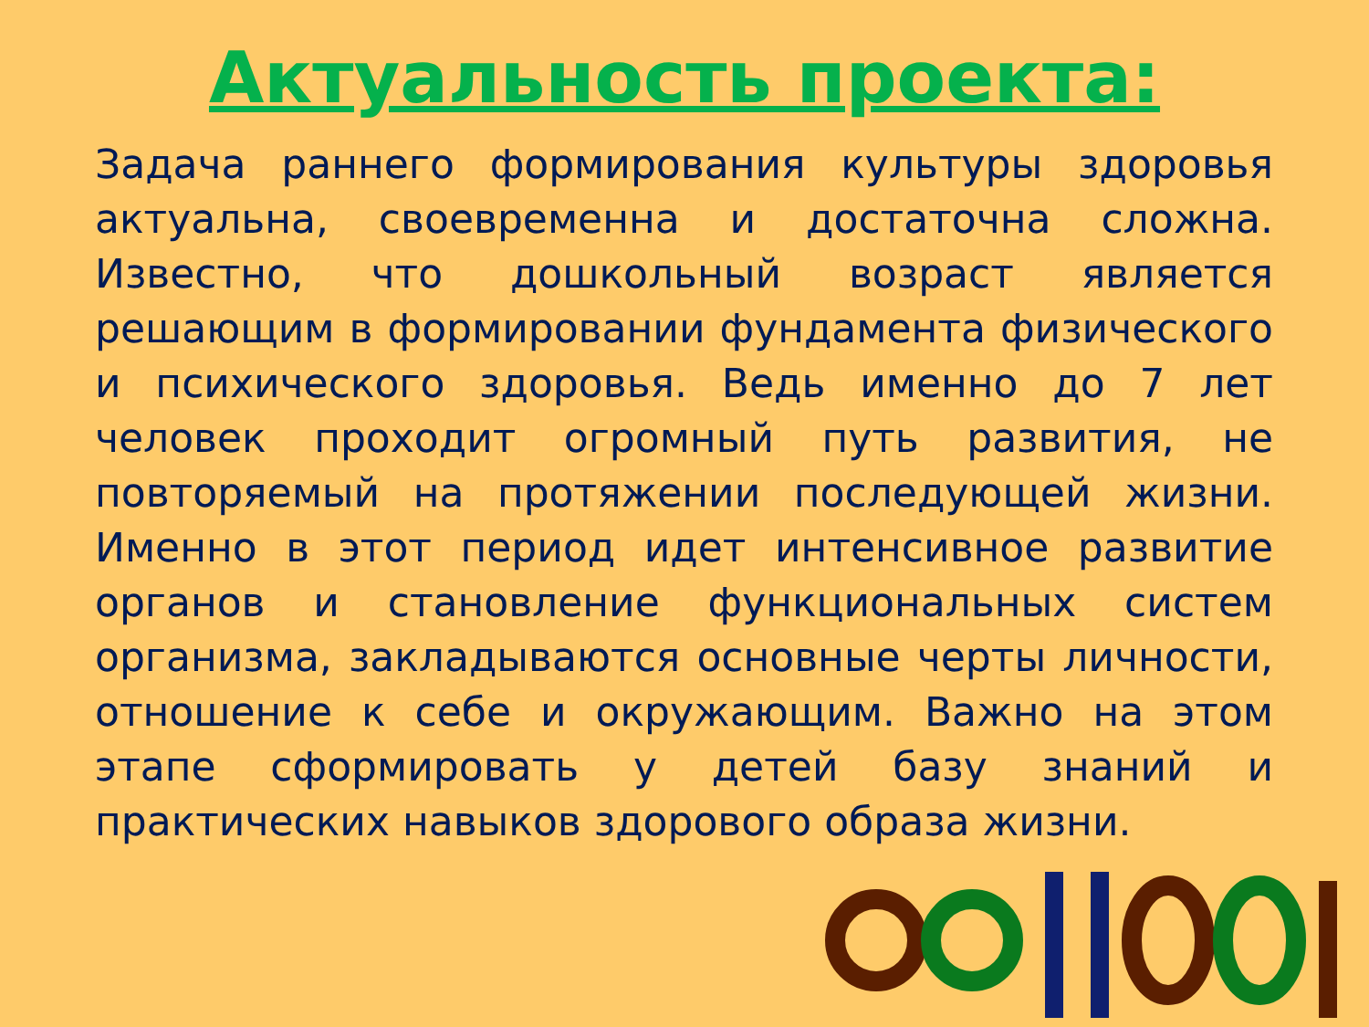Актуальность проекта:
Задача раннего формирования культуры здоровья актуальна, своевременна и достаточна сложна. Известно, что дошкольный возраст является решающим в формировании фундамента физического и психического здоровья. Ведь именно до 7 лет человек проходит огромный путь развития, не повторяемый на протяжении последующей жизни. Именно в этот период идет интенсивное развитие органов и становление функциональных систем организма, закладываются основные черты личности, отношение к себе и окружающим. Важно на этом этапе сформировать у детей базу знаний и практических навыков здорового образа жизни.